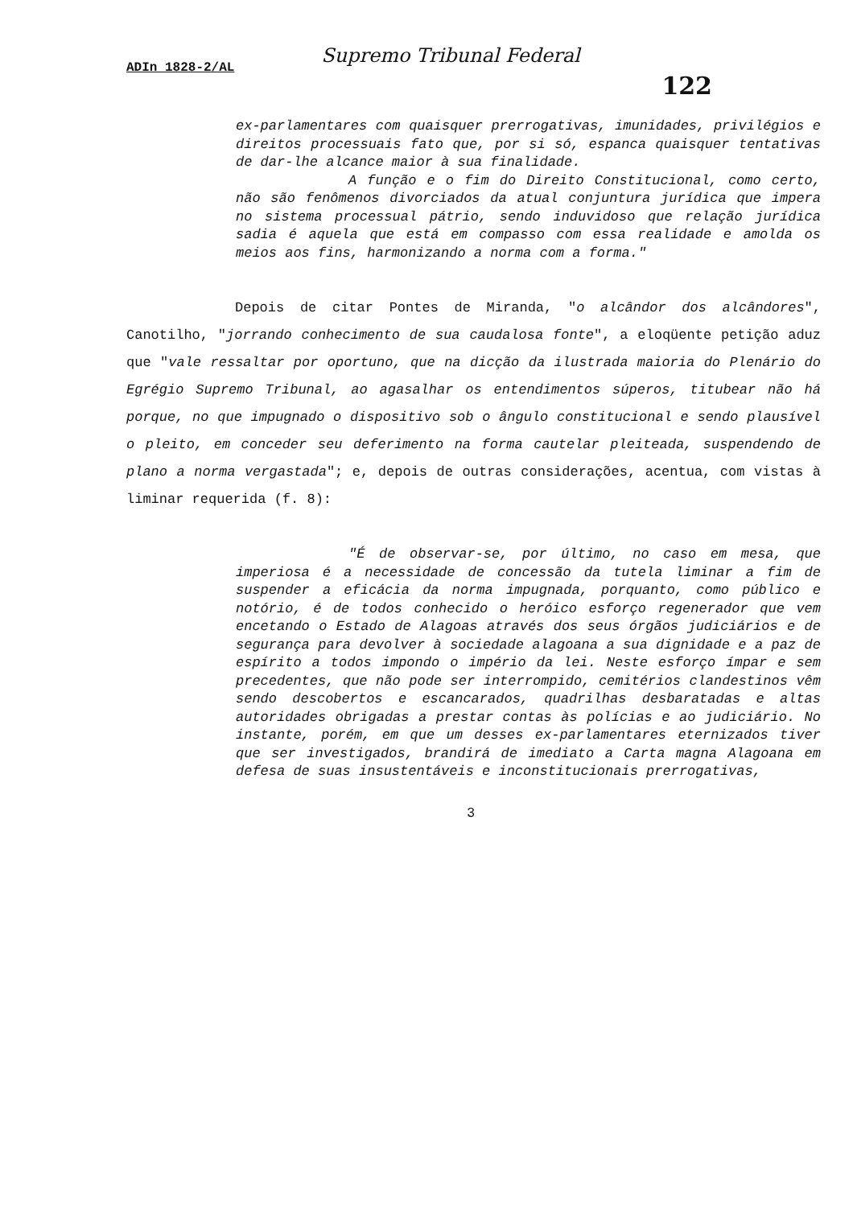Supremo Tribunal Federal
ADIn 1828-2/AL
122
ex-parlamentares com quaisquer prerrogativas, imunidades, privilégios e direitos processuais fato que, por si só, espanca quaisquer tentativas de dar-lhe alcance maior à sua finalidade.
A função e o fim do Direito Constitucional, como certo, não são fenômenos divorciados da atual conjuntura jurídica que impera no sistema processual pátrio, sendo induvidoso que relação jurídica sadia é aquela que está em compasso com essa realidade e amolda os meios aos fins, harmonizando a norma com a forma."
Depois de citar Pontes de Miranda, "o alcândor dos alcândores", Canotilho, "jorrando conhecimento de sua caudalosa fonte", a eloqüente petição aduz que "vale ressaltar por oportuno, que na dicção da ilustrada maioria do Plenário do Egrégio Supremo Tribunal, ao agasalhar os entendimentos súperos, titubear não há porque, no que impugnado o dispositivo sob o ângulo constitucional e sendo plausível o pleito, em conceder seu deferimento na forma cautelar pleiteada, suspendendo de plano a norma vergastada"; e, depois de outras considerações, acentua, com vistas à liminar requerida (f. 8):
"É de observar-se, por último, no caso em mesa, que imperiosa é a necessidade de concessão da tutela liminar a fim de suspender a eficácia da norma impugnada, porquanto, como público e notório, é de todos conhecido o heróico esforço regenerador que vem encetando o Estado de Alagoas através dos seus órgãos judiciários e de segurança para devolver à sociedade alagoana a sua dignidade e a paz de espírito a todos impondo o império da lei. Neste esforço ímpar e sem precedentes, que não pode ser interrompido, cemitérios clandestinos vêm sendo descobertos e escancarados, quadrilhas desbaratadas e altas autoridades obrigadas a prestar contas às polícias e ao judiciário. No instante, porém, em que um desses ex-parlamentares eternizados tiver que ser investigados, brandirá de imediato a Carta magna Alagoana em defesa de suas insustentáveis e inconstitucionais prerrogativas,
3